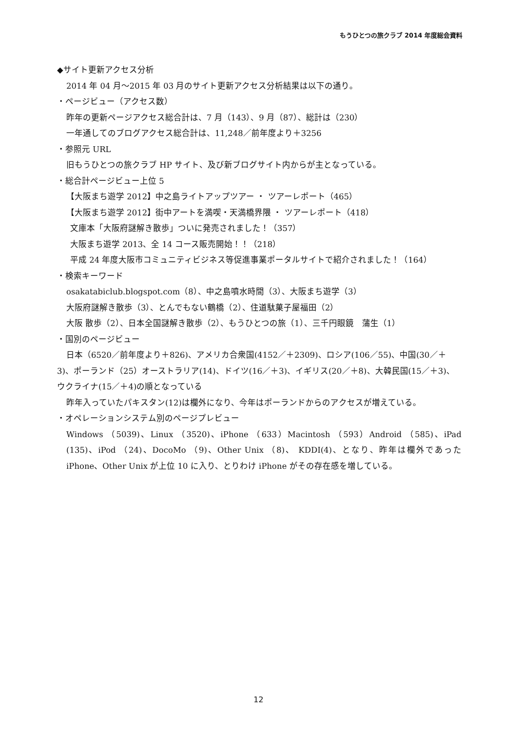もうひとつの旅クラブ 2014 年度総会資料
◆サイト更新アクセス分析
2014 年 04 月～2015 年 03 月のサイト更新アクセス分析結果は以下の通り。
・ページビュー（アクセス数）
昨年の更新ページアクセス総合計は、7 月（143）、9 月（87）、総計は（230）
一年通してのブログアクセス総合計は、11,248／前年度より＋3256
・参照元 URL
旧もうひとつの旅クラブ HP サイト、及び新ブログサイト内からが主となっている。
・総合計ページビュー上位 5
【大阪まち遊学 2012】中之島ライトアップツアー ・ ツアーレポート（465）
【大阪まち遊学 2012】街中アートを満喫・天満橋界隈 ・ ツアーレポート（418）
文庫本「大阪府謎解き散歩」ついに発売されました！（357）
大阪まち遊学 2013、全 14 コース販売開始！！（218）
平成 24 年度大阪市コミュニティビジネス等促進事業ポータルサイトで紹介されました！（164）
・検索キーワード
osakatabiclub.blogspot.com（8）、中之島噴水時間（3）、大阪まち遊学（3）
大阪府謎解き散歩（3）、とんでもない鶴橋（2）、住道駄菓子屋福田（2）
大阪 散歩（2）、日本全国謎解き散歩（2）、もうひとつの旅（1）、三千円眼鏡　蒲生（1）
・国別のページビュー
日本（6520／前年度より＋826)、アメリカ合衆国(4152／＋2309)、ロシア(106／55)、中国(30／＋3)、ポーランド（25）オーストラリア(14)、ドイツ(16／＋3)、イギリス(20／＋8)、大韓民国(15／＋3)、ウクライナ(15／＋4)の順となっている
昨年入っていたパキスタン(12)は欄外になり、今年はポーランドからのアクセスが増えている。
・オペレーションシステム別のページプレビュー
Windows （5039)、Linux （3520)、iPhone （633）Macintosh （593）Android （585)、iPad (135)、iPod （24)、DocoMo （9)、Other Unix （8)、 KDDI(4)、となり、昨年は欄外であった iPhone、Other Unix が上位 10 に入り、とりわけ iPhone がその存在感を増している。
12